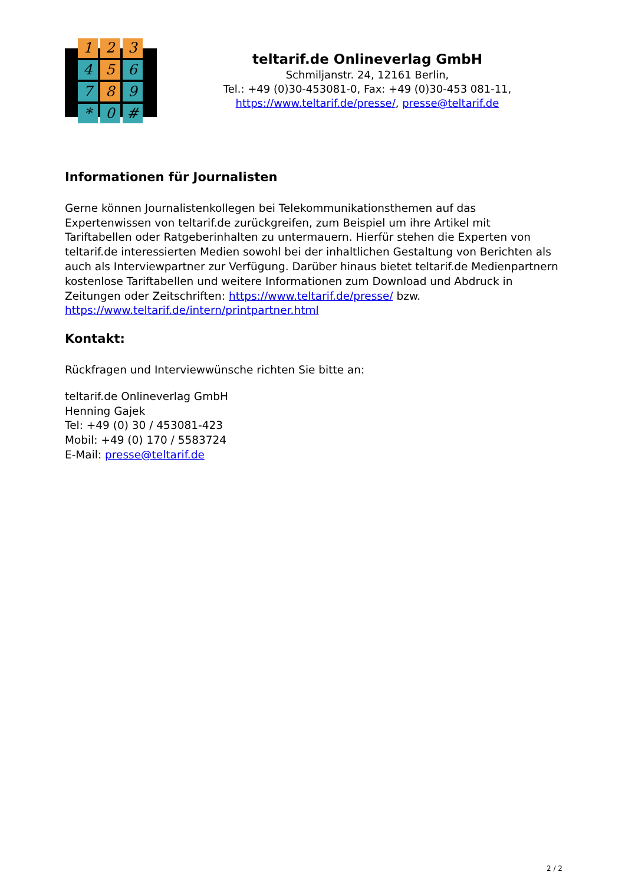1
2
3
4
5
6
7
8
9
*
0
#
teltarif.de Onlineverlag GmbH
Schmiljanstr. 24, 12161 Berlin,
Tel.: +49 (0)30-453081-0, Fax: +49 (0)30-453 081-11,
https://www.teltarif.de/presse/, presse@teltarif.de
Informationen für Journalisten
Gerne können Journalistenkollegen bei Telekommunikationsthemen auf das Expertenwissen von teltarif.de zurückgreifen, zum Beispiel um ihre Artikel mit Tariftabellen oder Ratgeberinhalten zu untermauern. Hierfür stehen die Experten von teltarif.de interessierten Medien sowohl bei der inhaltlichen Gestaltung von Berichten als auch als Interviewpartner zur Verfügung. Darüber hinaus bietet teltarif.de Medienpartnern kostenlose Tariftabellen und weitere Informationen zum Download und Abdruck in Zeitungen oder Zeitschriften: https://www.teltarif.de/presse/ bzw. https://www.teltarif.de/intern/printpartner.html
Kontakt:
Rückfragen und Interviewwünsche richten Sie bitte an:
teltarif.de Onlineverlag GmbH
Henning Gajek
Tel: +49 (0) 30 / 453081-423
Mobil: +49 (0) 170 / 5583724
E-Mail: presse@teltarif.de
2 / 2